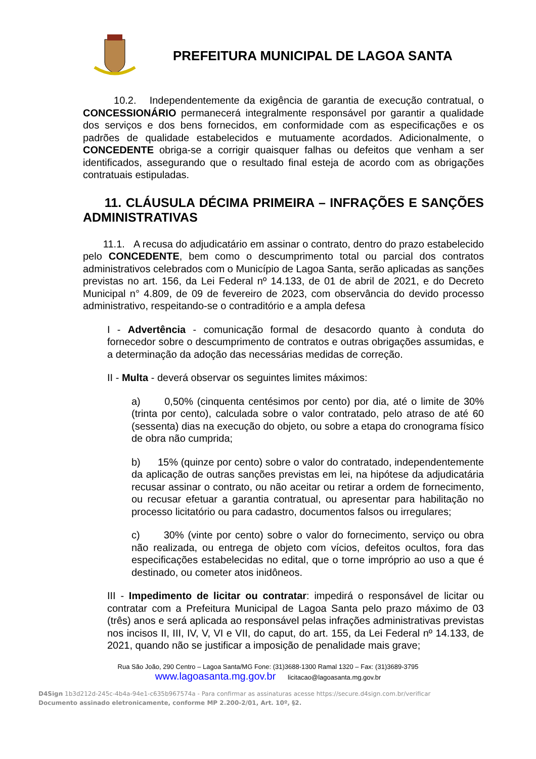PREFEITURA MUNICIPAL DE LAGOA SANTA
10.2. Independentemente da exigência de garantia de execução contratual, o CONCESSIONÁRIO permanecerá integralmente responsável por garantir a qualidade dos serviços e dos bens fornecidos, em conformidade com as especificações e os padrões de qualidade estabelecidos e mutuamente acordados. Adicionalmente, o CONCEDENTE obriga-se a corrigir quaisquer falhas ou defeitos que venham a ser identificados, assegurando que o resultado final esteja de acordo com as obrigações contratuais estipuladas.
11. CLÁUSULA DÉCIMA PRIMEIRA – INFRAÇÕES E SANÇÕES ADMINISTRATIVAS
11.1. A recusa do adjudicatário em assinar o contrato, dentro do prazo estabelecido pelo CONCEDENTE, bem como o descumprimento total ou parcial dos contratos administrativos celebrados com o Município de Lagoa Santa, serão aplicadas as sanções previstas no art. 156, da Lei Federal nº 14.133, de 01 de abril de 2021, e do Decreto Municipal n° 4.809, de 09 de fevereiro de 2023, com observância do devido processo administrativo, respeitando-se o contraditório e a ampla defesa
I - Advertência - comunicação formal de desacordo quanto à conduta do fornecedor sobre o descumprimento de contratos e outras obrigações assumidas, e a determinação da adoção das necessárias medidas de correção.
II - Multa - deverá observar os seguintes limites máximos:
a) 0,50% (cinquenta centésimos por cento) por dia, até o limite de 30% (trinta por cento), calculada sobre o valor contratado, pelo atraso de até 60 (sessenta) dias na execução do objeto, ou sobre a etapa do cronograma físico de obra não cumprida;
b) 15% (quinze por cento) sobre o valor do contratado, independentemente da aplicação de outras sanções previstas em lei, na hipótese da adjudicatária recusar assinar o contrato, ou não aceitar ou retirar a ordem de fornecimento, ou recusar efetuar a garantia contratual, ou apresentar para habilitação no processo licitatório ou para cadastro, documentos falsos ou irregulares;
c) 30% (vinte por cento) sobre o valor do fornecimento, serviço ou obra não realizada, ou entrega de objeto com vícios, defeitos ocultos, fora das especificações estabelecidas no edital, que o torne impróprio ao uso a que é destinado, ou cometer atos inidôneos.
III - Impedimento de licitar ou contratar: impedirá o responsável de licitar ou contratar com a Prefeitura Municipal de Lagoa Santa pelo prazo máximo de 03 (três) anos e será aplicada ao responsável pelas infrações administrativas previstas nos incisos II, III, IV, V, VI e VII, do caput, do art. 155, da Lei Federal nº 14.133, de 2021, quando não se justificar a imposição de penalidade mais grave;
Rua São João, 290 Centro – Lagoa Santa/MG Fone: (31)3688-1300 Ramal 1320 – Fax: (31)3689-3795
www.lagoasanta.mg.gov.br licitacao@lagoasanta.mg.gov.br
D4Sign 1b3d212d-245c-4b4a-94e1-c635b967574a - Para confirmar as assinaturas acesse https://secure.d4sign.com.br/verificar
Documento assinado eletronicamente, conforme MP 2.200-2/01, Art. 10º, §2.